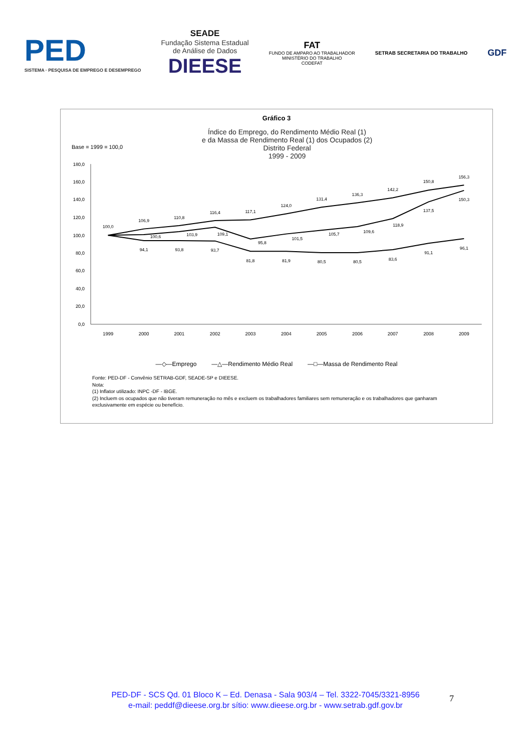PED
SISTEMA · PESQUISA DE EMPREGO E DESEMPREGO
SEADE
Fundação Sistema Estadual
de Análise de Dados
DIEESE
FAT
FUNDO DE AMPARO AO TRABALHADOR
MINISTÉRIO DO TRABALHO
CODEFAT
SETRAB SECRETARIA DO TRABALHO
GDF
Gráfico 3
Base = 1999 = 100,0
Índice do Emprego, do Rendimento Médio Real (1)
e da Massa de Rendimento Real (1) dos Ocupados (2)
Distrito Federal
1999 - 2009
180,0
160,0
140,0
120,0
100,0
80,0
60,0
40,0
20,0
0,0
1999
2000
2001
2002
2003
2004
2005
2006
2007
2008
2009
100,0
106,9
110,8
116,4
117,1
124,0
131,4
136,3
142,2
150,8
156,3
94,1
93,8
93,7
81,8
81,9
80,5
80,5
83,6
91,1
96,1
100,6
103,9
109,1
95,8
101,5
105,7
109,6
118,9
137,5
150,3
—◇—Emprego —△—Rendimento Médio Real —□—Massa de Rendimento Real
Fonte: PED-DF - Convênio SETRAB-GDF, SEADE-SP e DIEESE.
Nota:
(1) Inflator utilizado: INPC -DF - IBGE.
(2) Incluem os ocupados que não tiveram remuneração no mês e excluem os trabalhadores familiares sem remuneração e os trabalhadores que ganharam exclusivamente em espécie ou benefício.
PED-DF - SCS Qd. 01 Bloco K – Ed. Denasa - Sala 903/4 – Tel. 3322-7045/3321-8956
e-mail: peddf@dieese.org.br sítio: www.dieese.org.br - www.setrab.gdf.gov.br
7